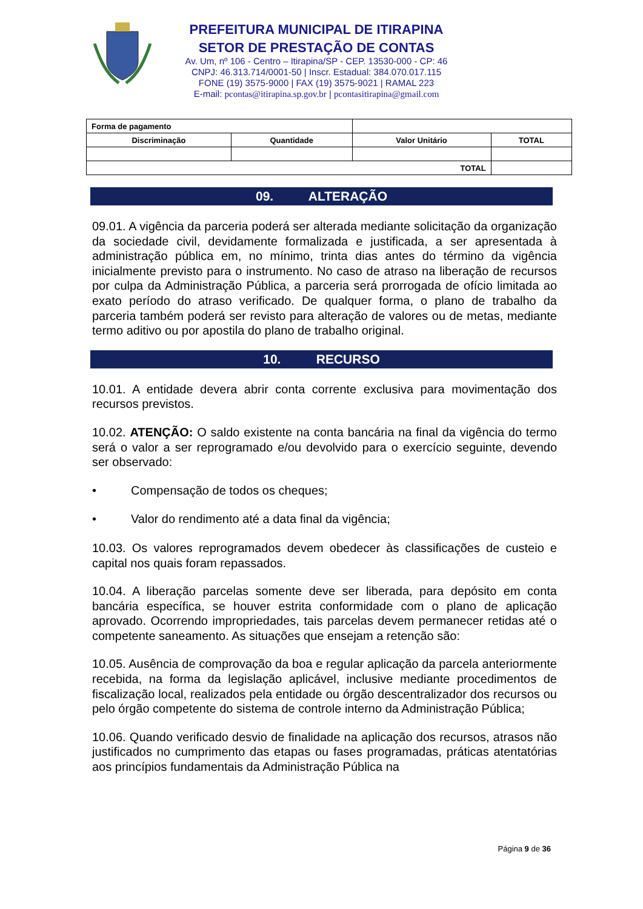PREFEITURA MUNICIPAL DE ITIRAPINA
SETOR DE PRESTAÇÃO DE CONTAS
Av. Um, nº 106 - Centro – Itirapina/SP - CEP. 13530-000 - CP: 46
CNPJ: 46.313.714/0001-50 | Inscr. Estadual: 384.070.017.115
FONE (19) 3575-9000 | FAX (19) 3575-9021 | RAMAL 223
E-mail: pcontas@itirapina.sp.gov.br | pcontasitirapina@gmail.com
| Forma de pagamento | | | |
| Discriminação | Quantidade | Valor Unitário | TOTAL |
| TOTAL | | | |
09. ALTERAÇÃO
09.01. A vigência da parceria poderá ser alterada mediante solicitação da organização da sociedade civil, devidamente formalizada e justificada, a ser apresentada à administração pública em, no mínimo, trinta dias antes do término da vigência inicialmente previsto para o instrumento. No caso de atraso na liberação de recursos por culpa da Administração Pública, a parceria será prorrogada de ofício limitada ao exato período do atraso verificado. De qualquer forma, o plano de trabalho da parceria também poderá ser revisto para alteração de valores ou de metas, mediante termo aditivo ou por apostila do plano de trabalho original.
10. RECURSO
10.01. A entidade devera abrir conta corrente exclusiva para movimentação dos recursos previstos.
10.02. ATENÇÃO: O saldo existente na conta bancária na final da vigência do termo será o valor a ser reprogramado e/ou devolvido para o exercício seguinte, devendo ser observado:
• Compensação de todos os cheques;
• Valor do rendimento até a data final da vigência;
10.03. Os valores reprogramados devem obedecer às classificações de custeio e capital nos quais foram repassados.
10.04. A liberação parcelas somente deve ser liberada, para depósito em conta bancária específica, se houver estrita conformidade com o plano de aplicação aprovado. Ocorrendo impropriedades, tais parcelas devem permanecer retidas até o competente saneamento. As situações que ensejam a retenção são:
10.05. Ausência de comprovação da boa e regular aplicação da parcela anteriormente recebida, na forma da legislação aplicável, inclusive mediante procedimentos de fiscalização local, realizados pela entidade ou órgão descentralizador dos recursos ou pelo órgão competente do sistema de controle interno da Administração Pública;
10.06. Quando verificado desvio de finalidade na aplicação dos recursos, atrasos não justificados no cumprimento das etapas ou fases programadas, práticas atentatórias aos princípios fundamentais da Administração Pública na
Página 9 de 36